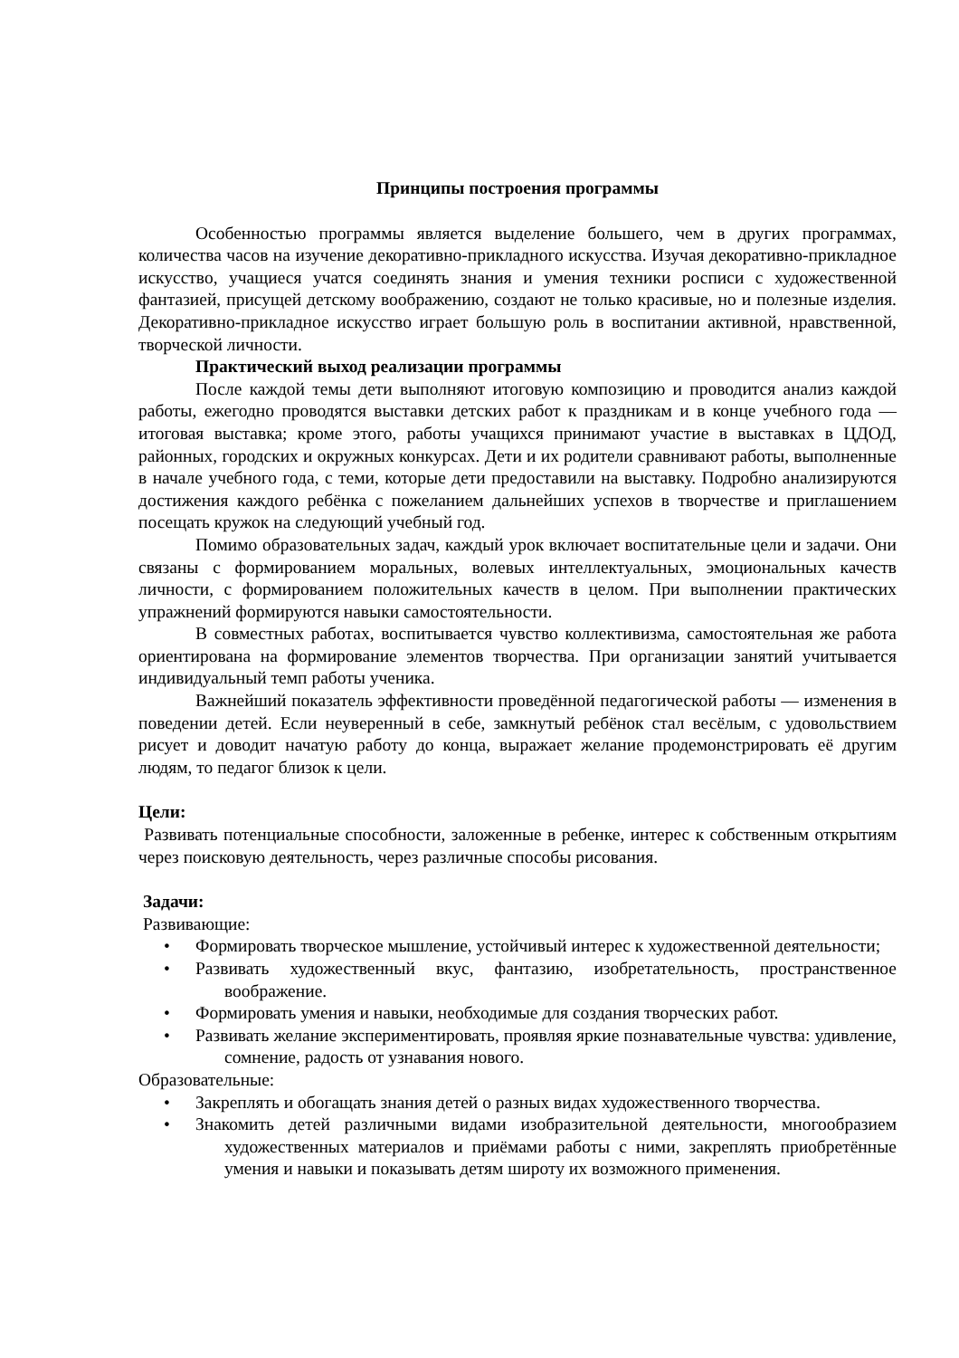Принципы построения программы
Особенностью программы является выделение большего, чем в других программах, количества часов на изучение декоративно-прикладного искусства. Изучая декоративно-прикладное искусство, учащиеся учатся соединять знания и умения техники росписи с художественной фантазией, присущей детскому воображению, создают не только красивые, но и полезные изделия. Декоративно-прикладное искусство играет большую роль в воспитании активной, нравственной, творческой личности.
Практический выход реализации программы
После каждой темы дети выполняют итоговую композицию и проводится анализ каждой работы, ежегодно проводятся выставки детских работ к праздникам и в конце учебного года — итоговая выставка; кроме этого, работы учащихся принимают участие в выставках в ЦДОД, районных, городских и окружных конкурсах. Дети и их родители сравнивают работы, выполненные в начале учебного года, с теми, которые дети предоставили на выставку. Подробно анализируются достижения каждого ребёнка с пожеланием дальнейших успехов в творчестве и приглашением посещать кружок на следующий учебный год.
Помимо образовательных задач, каждый урок включает воспитательные цели и задачи. Они связаны с формированием моральных, волевых интеллектуальных, эмоциональных качеств личности, с формированием положительных качеств в целом. При выполнении практических упражнений формируются навыки самостоятельности.
В совместных работах, воспитывается чувство коллективизма, самостоятельная же работа ориентирована на формирование элементов творчества. При организации занятий учитывается индивидуальный темп работы ученика.
Важнейший показатель эффективности проведённой педагогической работы — изменения в поведении детей. Если неуверенный в себе, замкнутый ребёнок стал весёлым, с удовольствием рисует и доводит начатую работу до конца, выражает желание продемонстрировать её другим людям, то педагог близок к цели.
Цели:
Развивать потенциальные способности, заложенные в ребенке, интерес к собственным открытиям через поисковую деятельность, через различные способы рисования.
Задачи:
Развивающие:
• Формировать творческое мышление, устойчивый интерес к художественной деятельности;
• Развивать художественный вкус, фантазию, изобретательность, пространственное воображение.
• Формировать умения и навыки, необходимые для создания творческих работ.
• Развивать желание экспериментировать, проявляя яркие познавательные чувства: удивление, сомнение, радость от узнавания нового.
Образовательные:
• Закреплять и обогащать знания детей о разных видах художественного творчества.
• Знакомить детей различными видами изобразительной деятельности, многообразием художественных материалов и приёмами работы с ними, закреплять приобретённые умения и навыки и показывать детям широту их возможного применения.